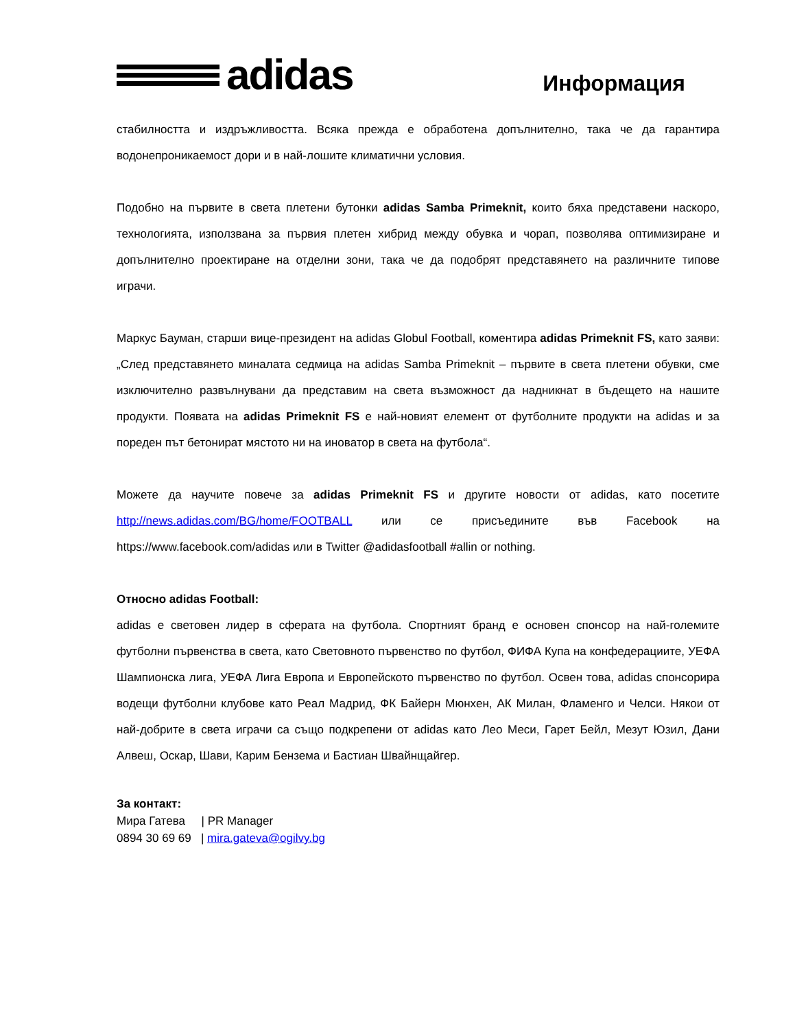adidas
Информация
стабилността и издръжливостта. Всяка прежда е обработена допълнително, така че да гарантира водонепроникаемост дори и в най-лошите климатични условия.
Подобно на първите в света плетени бутонки adidas Samba Primeknit, които бяха представени наскоро, технологията, използвана за първия плетен хибрид между обувка и чорап, позволява оптимизиране и допълнително проектиране на отделни зони, така че да подобрят представянето на различните типове играчи.
Маркус Бауман, старши вице-президент на adidas Globul Football, коментира adidas Primeknit FS, като заяви: „След представянето миналата седмица на adidas Samba Primeknit – първите в света плетени обувки, сме изключително развълнувани да представим на света възможност да надникнат в бъдещето на нашите продукти. Появата на adidas Primeknit FS е най-новият елемент от футболните продукти на adidas и за пореден път бетонират мястото ни на иноватор в света на футбола“.
Можете да научите повече за adidas Primeknit FS и другите новости от adidas, като посетите http://news.adidas.com/BG/home/FOOTBALL или се присъедините във Facebook на https://www.facebook.com/adidas или в Twitter @adidasfootball #allin or nothing.
Относно adidas Football:
adidas е световен лидер в сферата на футбола. Спортният бранд е основен спонсор на най-големите футболни първенства в света, като Световното първенство по футбол, ФИФА Купа на конфедерациите, УЕФА Шампионска лига, УЕФА Лига Европа и Европейското първенство по футбол. Освен това, adidas спонсорира водещи футболни клубове като Реал Мадрид, ФК Байерн Мюнхен, АК Милан, Фламенго и Челси. Някои от най-добрите в света играчи са също подкрепени от adidas като Лео Меси, Гарет Бейл, Мезут Юзил, Дани Алвеш, Оскар, Шави, Карим Бензема и Бастиан Швайнщайгер.
За контакт:
Мира Гатева | PR Manager
0894 30 69 69 | mira.gateva@ogilvy.bg